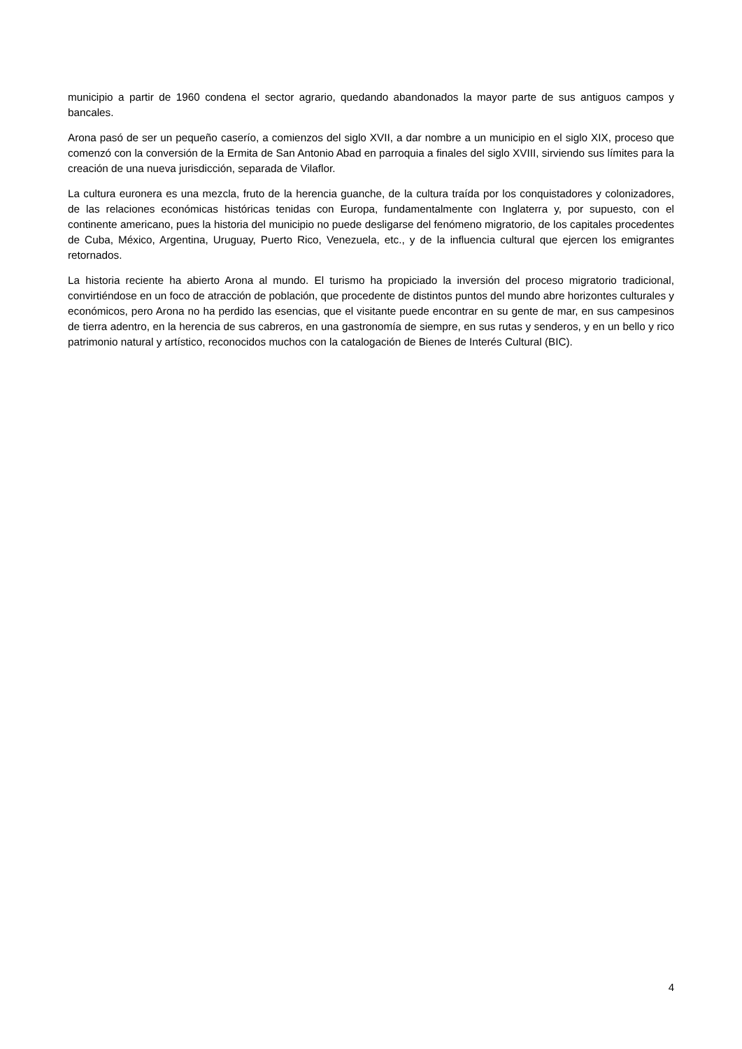municipio a partir de 1960 condena el sector agrario, quedando abandonados la mayor parte de sus antiguos campos y bancales.
Arona pasó de ser un pequeño caserío, a comienzos del siglo XVII, a dar nombre a un municipio en el siglo XIX, proceso que comenzó con la conversión de la Ermita de San Antonio Abad en parroquia a finales del siglo XVIII, sirviendo sus límites para la creación de una nueva jurisdicción, separada de Vilaflor.
La cultura euronera es una mezcla, fruto de la herencia guanche, de la cultura traída por los conquistadores y colonizadores, de las relaciones económicas históricas tenidas con Europa, fundamentalmente con Inglaterra y, por supuesto, con el continente americano, pues la historia del municipio no puede desligarse del fenómeno migratorio, de los capitales procedentes de Cuba, México, Argentina, Uruguay, Puerto Rico, Venezuela, etc., y de la influencia cultural que ejercen los emigrantes retornados.
La historia reciente ha abierto Arona al mundo. El turismo ha propiciado la inversión del proceso migratorio tradicional, convirtiéndose en un foco de atracción de población, que procedente de distintos puntos del mundo abre horizontes culturales y económicos, pero Arona no ha perdido las esencias, que el visitante puede encontrar en su gente de mar, en sus campesinos de tierra adentro, en la herencia de sus cabreros, en una gastronomía de siempre, en sus rutas y senderos, y en un bello y rico patrimonio natural y artístico, reconocidos muchos con la catalogación de Bienes de Interés Cultural (BIC).
4